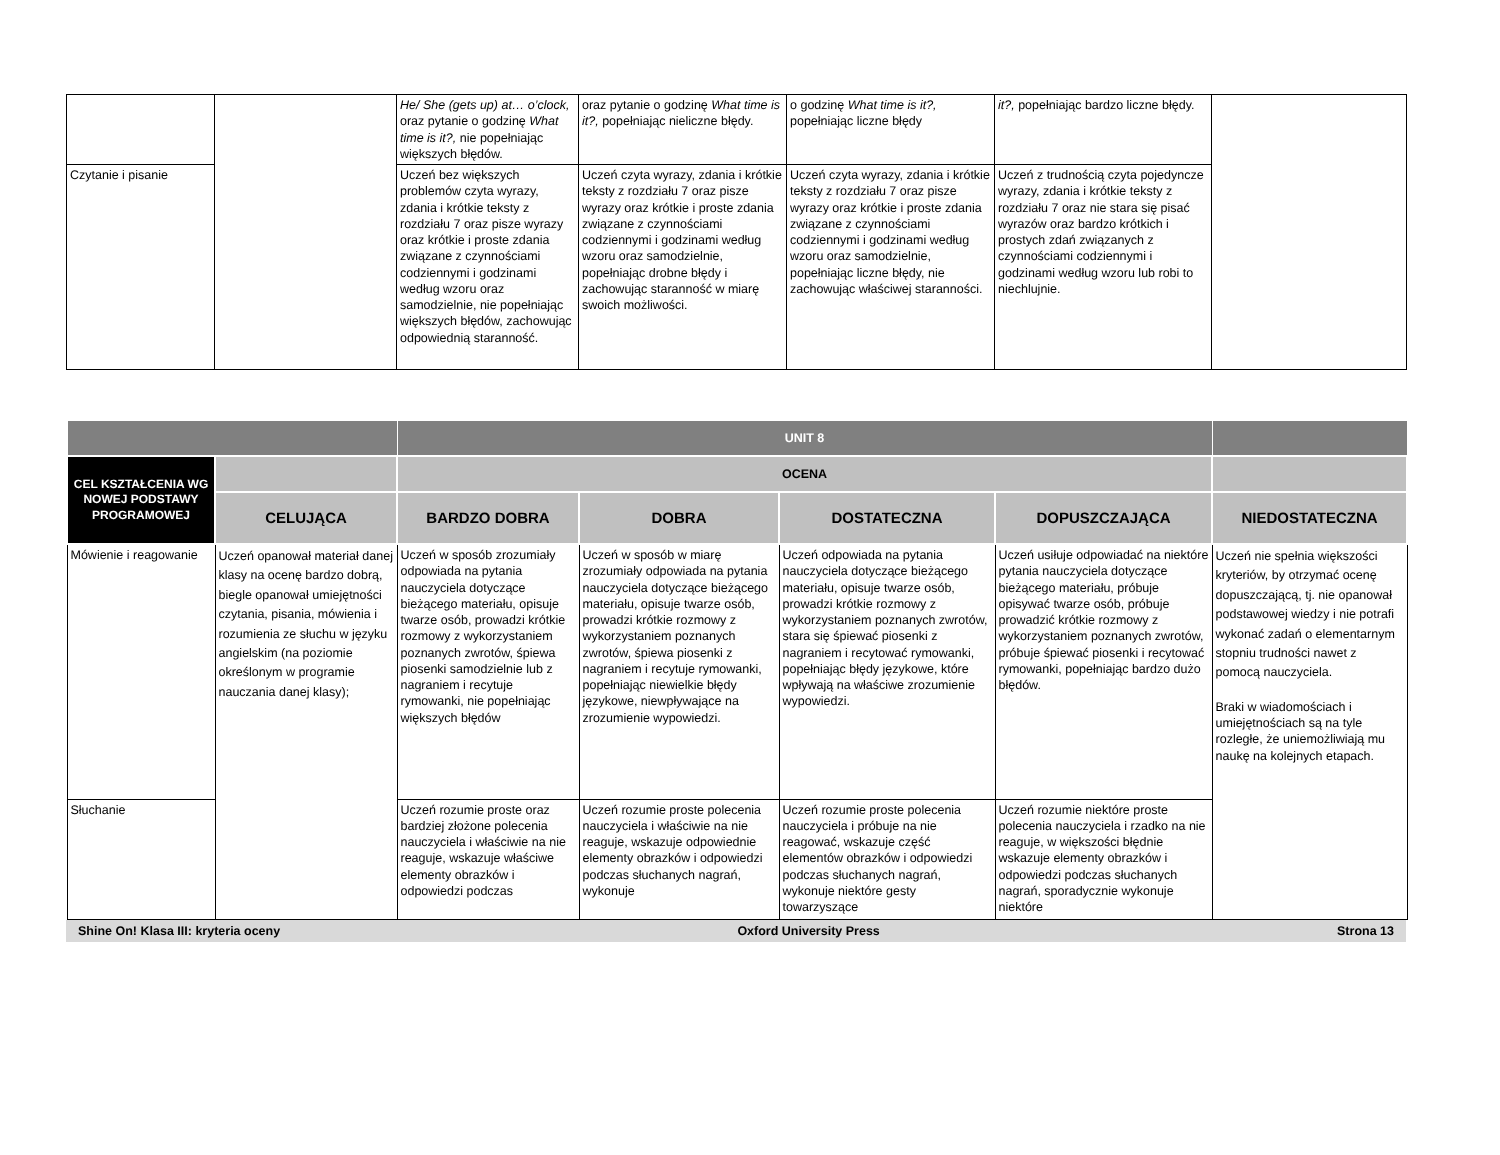| | | He/ She (gets up) at… o’clock, oraz pytanie o godzinę What time is it?, nie popełniając większych błędów. | oraz pytanie o godzinę What time is it?, popełniając nieliczne błędy. | o godzinę What time is it?, popełniając liczne błędy | it?, popełniając bardzo liczne błędy. | |
| Czytanie i pisanie | | Uczeń bez większych problemów czyta wyrazy, zdania i krótkie teksty z rozdziału 7 oraz pisze wyrazy oraz krótkie i proste zdania związane z czynnościami codziennymi i godzinami według wzoru oraz samodzielnie, nie popełniając większych błędów, zachowując odpowiednią staranność. | Uczeń czyta wyrazy, zdania i krótkie teksty z rozdziału 7 oraz pisze wyrazy oraz krótkie i proste zdania związane z czynnościami codziennymi i godzinami według wzoru oraz samodzielnie, popełniając drobne błędy i zachowując staranność w miarę swoich możliwości. | Uczeń czyta wyrazy, zdania i krótkie teksty z rozdziału 7 oraz pisze wyrazy oraz krótkie i proste zdania związane z czynnościami codziennymi i godzinami według wzoru oraz samodzielnie, popełniając liczne błędy, nie zachowując właściwej staranności. | Uczeń z trudnością czyta pojedyncze wyrazy, zdania i krótkie teksty z rozdziału 7 oraz nie stara się pisać wyrazów oraz bardzo krótkich i prostych zdań związanych z czynnościami codziennymi i godzinami według wzoru lub robi to niechlujnie. | |
| | | UNIT 8 | | | | |
| CEL KSZTAŁCENIA WG NOWEJ PODSTAWY PROGRAMOWEJ | | OCENA | | | | |
| | CELUJĄCA | BARDZO DOBRA | DOBRA | DOSTATECZNA | DOPUSZCZAJĄCA | NIEDOSTATECZNA |
| Mówienie i reagowanie | Uczeń opanował materiał danej klasy na ocenę bardzo dobrą, biegle opanował umiejętności czytania, pisania, mówienia i rozumienia ze słuchu w języku angielskim (na poziomie określonym w programie nauczania danej klasy); | Uczeń w sposób zrozumiały odpowiada na pytania nauczyciela dotyczące bieżącego materiału, opisuje twarze osób, prowadzi krótkie rozmowy z wykorzystaniem poznanych zwrotów, śpiewa piosenki samodzielnie lub z nagraniem i recytuje rymowanki, nie popełniając większych błędów | Uczeń w sposób w miarę zrozumiały odpowiada na pytania nauczyciela dotyczące bieżącego materiału, opisuje twarze osób, prowadzi krótkie rozmowy z wykorzystaniem poznanych zwrotów, śpiewa piosenki z nagraniem i recytuje rymowanki, popełniając niewielkie błędy językowe, niewpływające na zrozumienie wypowiedzi. | Uczeń odpowiada na pytania nauczyciela dotyczące bieżącego materiału, opisuje twarze osób, prowadzi krótkie rozmowy z wykorzystaniem poznanych zwrotów, stara się śpiewać piosenki z nagraniem i recytować rymowanki, popełniając błędy językowe, które wpływają na właściwe zrozumienie wypowiedzi. | Uczeń usiłuje odpowiadać na niektóre pytania nauczyciela dotyczące bieżącego materiału, próbuje opisywać twarze osób, próbuje prowadzić krótkie rozmowy z wykorzystaniem poznanych zwrotów, próbuje śpiewać piosenki i recytować rymowanki, popełniając bardzo dużo błędów. | Uczeń nie spełnia większości kryteriów, by otrzymać ocenę dopuszczającą, tj. nie opanował podstawowej wiedzy i nie potrafi wykonać zadań o elementarnym stopniu trudności nawet z pomocą nauczyciela. Braki w wiadomościach i umiejętnościach są na tyle rozległe, że uniemożliwiają mu naukę na kolejnych etapach. |
| Słuchanie | | Uczeń rozumie proste oraz bardziej złożone polecenia nauczyciela i właściwie na nie reaguje, wskazuje właściwe elementy obrazków i odpowiedzi podczas | Uczeń rozumie proste polecenia nauczyciela i właściwie na nie reaguje, wskazuje odpowiednie elementy obrazków i odpowiedzi podczas słuchanych nagrań, wykonuje | Uczeń rozumie proste polecenia nauczyciela i próbuje na nie reagować, wskazuje część elementów obrazków i odpowiedzi podczas słuchanych nagrań, wykonuje niektóre gesty towarzyszące | Uczeń rozumie niektóre proste polecenia nauczyciela i rzadko na nie reaguje, w większości błędnie wskazuje elementy obrazków i odpowiedzi podczas słuchanych nagrań, sporadycznie wykonuje niektóre | |
Shine On! Klasa III: kryteria oceny Oxford University Press Strona 13